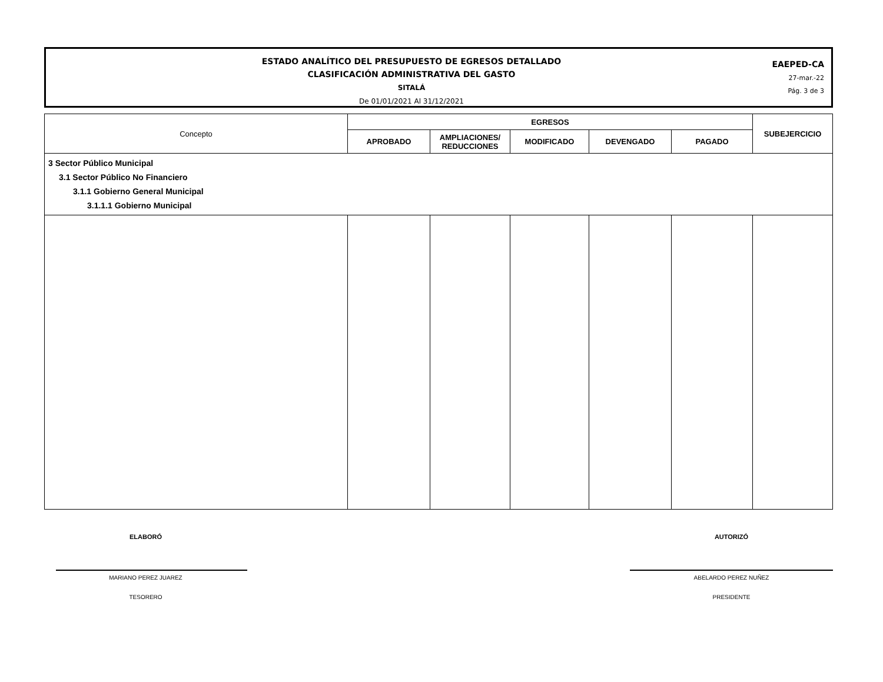ESTADO ANALÍTICO DEL PRESUPUESTO DE EGRESOS DETALLADO
CLASIFICACIÓN ADMINISTRATIVA DEL GASTO
SITALÁ
De 01/01/2021 Al 31/12/2021
EAEPED-CA
27-mar.-22
Pág. 3 de 3
| Concepto | EGRESOS | | | | | SUBEJERCICIO |
| --- | --- | --- | --- | --- | --- | --- |
| | APROBADO | AMPLIACIONES/ REDUCCIONES | MODIFICADO | DEVENGADO | PAGADO | |
| 3 Sector Público Municipal 3.1 Sector Público No Financiero 3.1.1 Gobierno General Municipal 3.1.1.1 Gobierno Municipal | | | | | | |
ELABORÓ
MARIANO PEREZ JUAREZ
TESORERO
AUTORIZÓ
ABELARDO PEREZ NUÑEZ
PRESIDENTE